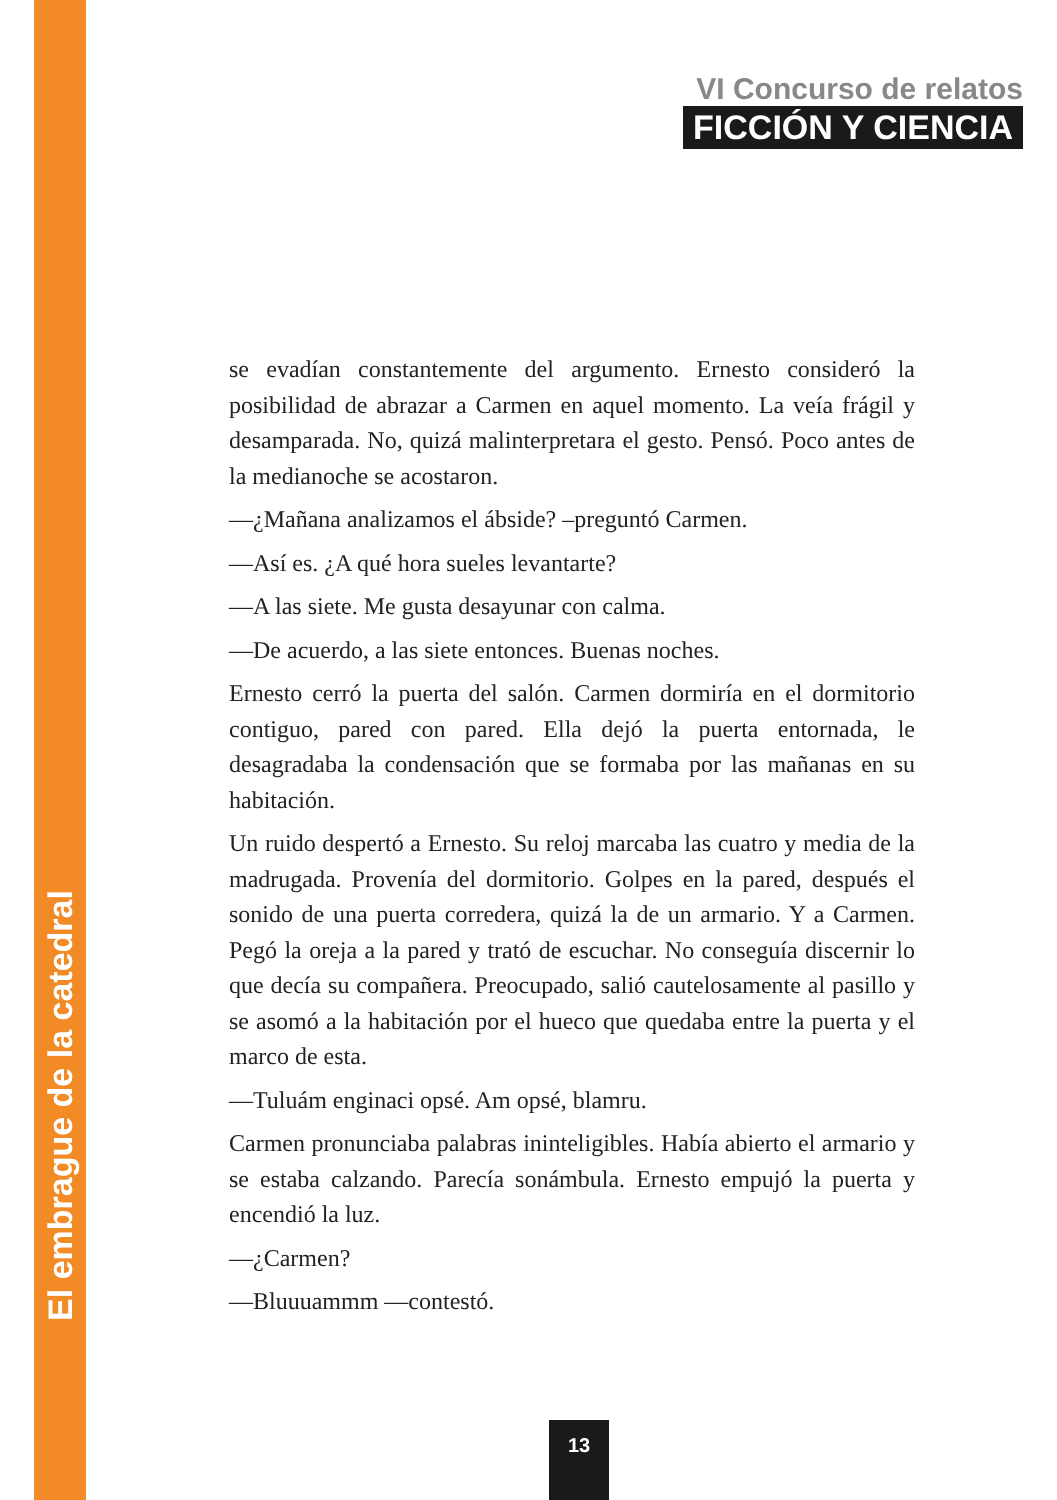El embrague de la catedral
VI Concurso de relatos
FICCIÓN Y CIENCIA
se evadían constantemente del argumento. Ernesto consideró la posibilidad de abrazar a Carmen en aquel momento. La veía frágil y desamparada. No, quizá malinterpretara el gesto. Pensó. Poco antes de la medianoche se acostaron.
—¿Mañana analizamos el ábside? –preguntó Carmen.
—Así es. ¿A qué hora sueles levantarte?
—A las siete. Me gusta desayunar con calma.
—De acuerdo, a las siete entonces. Buenas noches.
Ernesto cerró la puerta del salón. Carmen dormiría en el dormitorio contiguo, pared con pared. Ella dejó la puerta entornada, le desagradaba la condensación que se formaba por las mañanas en su habitación.
Un ruido despertó a Ernesto. Su reloj marcaba las cuatro y media de la madrugada. Provenía del dormitorio. Golpes en la pared, después el sonido de una puerta corredera, quizá la de un armario. Y a Carmen. Pegó la oreja a la pared y trató de escuchar. No conseguía discernir lo que decía su compañera. Preocupado, salió cautelosamente al pasillo y se asomó a la habitación por el hueco que quedaba entre la puerta y el marco de esta.
—Tuluám enginaci opsé. Am opsé, blamru.
Carmen pronunciaba palabras ininteligibles. Había abierto el armario y se estaba calzando. Parecía sonámbula. Ernesto empujó la puerta y encendió la luz.
—¿Carmen?
—Bluuuammm —contestó.
13